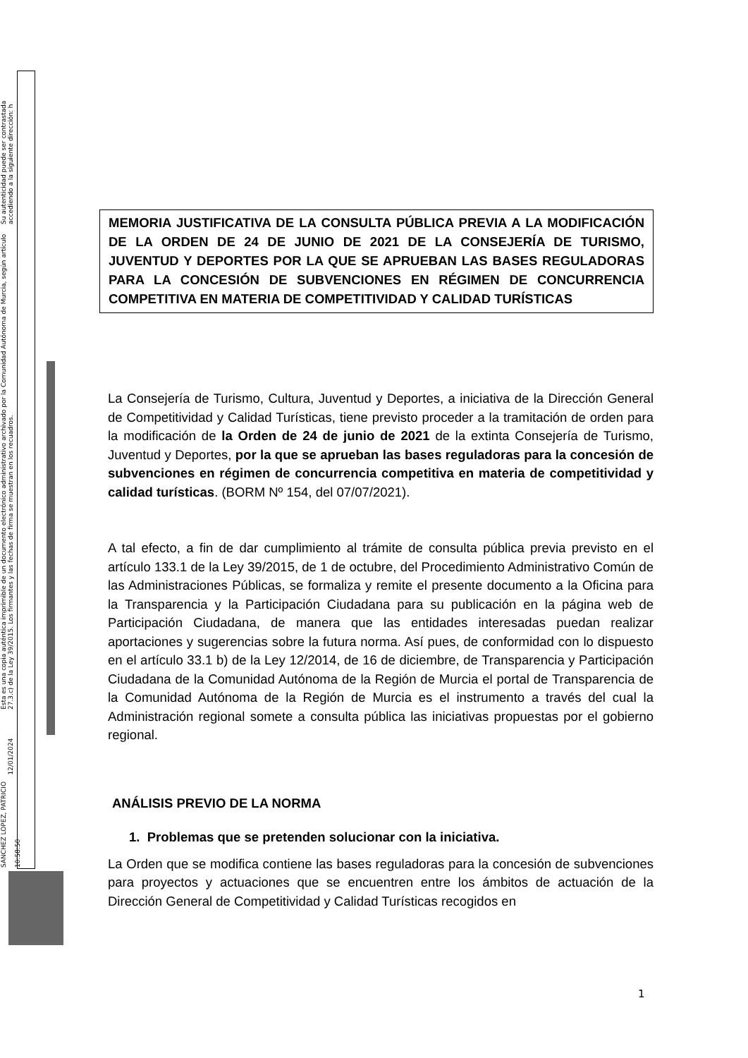SANCHEZ LOPEZ, PATRICIO 12/01/2024 10:58:50 Esta es una copia auténtica imprimible de un documento electrónico administrativo archivado por la Comunidad Autónoma de Murcia, según artículo 27.3.c) de la Ley 39/2015. Los firmantes y las fechas de firma se muestran en los recuadros. Su autenticidad puede ser contrastada accediendo a la siguiente dirección: h
MEMORIA JUSTIFICATIVA DE LA CONSULTA PÚBLICA PREVIA A LA MODIFICACIÓN DE LA ORDEN DE 24 DE JUNIO DE 2021 DE LA CONSEJERÍA DE TURISMO, JUVENTUD Y DEPORTES POR LA QUE SE APRUEBAN LAS BASES REGULADORAS PARA LA CONCESIÓN DE SUBVENCIONES EN RÉGIMEN DE CONCURRENCIA COMPETITIVA EN MATERIA DE COMPETITIVIDAD Y CALIDAD TURÍSTICAS
La Consejería de Turismo, Cultura, Juventud y Deportes, a iniciativa de la Dirección General de Competitividad y Calidad Turísticas, tiene previsto proceder a la tramitación de orden para la modificación de la Orden de 24 de junio de 2021 de la extinta Consejería de Turismo, Juventud y Deportes, por la que se aprueban las bases reguladoras para la concesión de subvenciones en régimen de concurrencia competitiva en materia de competitividad y calidad turísticas. (BORM Nº 154, del 07/07/2021).
A tal efecto, a fin de dar cumplimiento al trámite de consulta pública previa previsto en el artículo 133.1 de la Ley 39/2015, de 1 de octubre, del Procedimiento Administrativo Común de las Administraciones Públicas, se formaliza y remite el presente documento a la Oficina para la Transparencia y la Participación Ciudadana para su publicación en la página web de Participación Ciudadana, de manera que las entidades interesadas puedan realizar aportaciones y sugerencias sobre la futura norma. Así pues, de conformidad con lo dispuesto en el artículo 33.1 b) de la Ley 12/2014, de 16 de diciembre, de Transparencia y Participación Ciudadana de la Comunidad Autónoma de la Región de Murcia el portal de Transparencia de la Comunidad Autónoma de la Región de Murcia es el instrumento a través del cual la Administración regional somete a consulta pública las iniciativas propuestas por el gobierno regional.
ANÁLISIS PREVIO DE LA NORMA
1. Problemas que se pretenden solucionar con la iniciativa.
La Orden que se modifica contiene las bases reguladoras para la concesión de subvenciones para proyectos y actuaciones que se encuentren entre los ámbitos de actuación de la Dirección General de Competitividad y Calidad Turísticas recogidos en
1